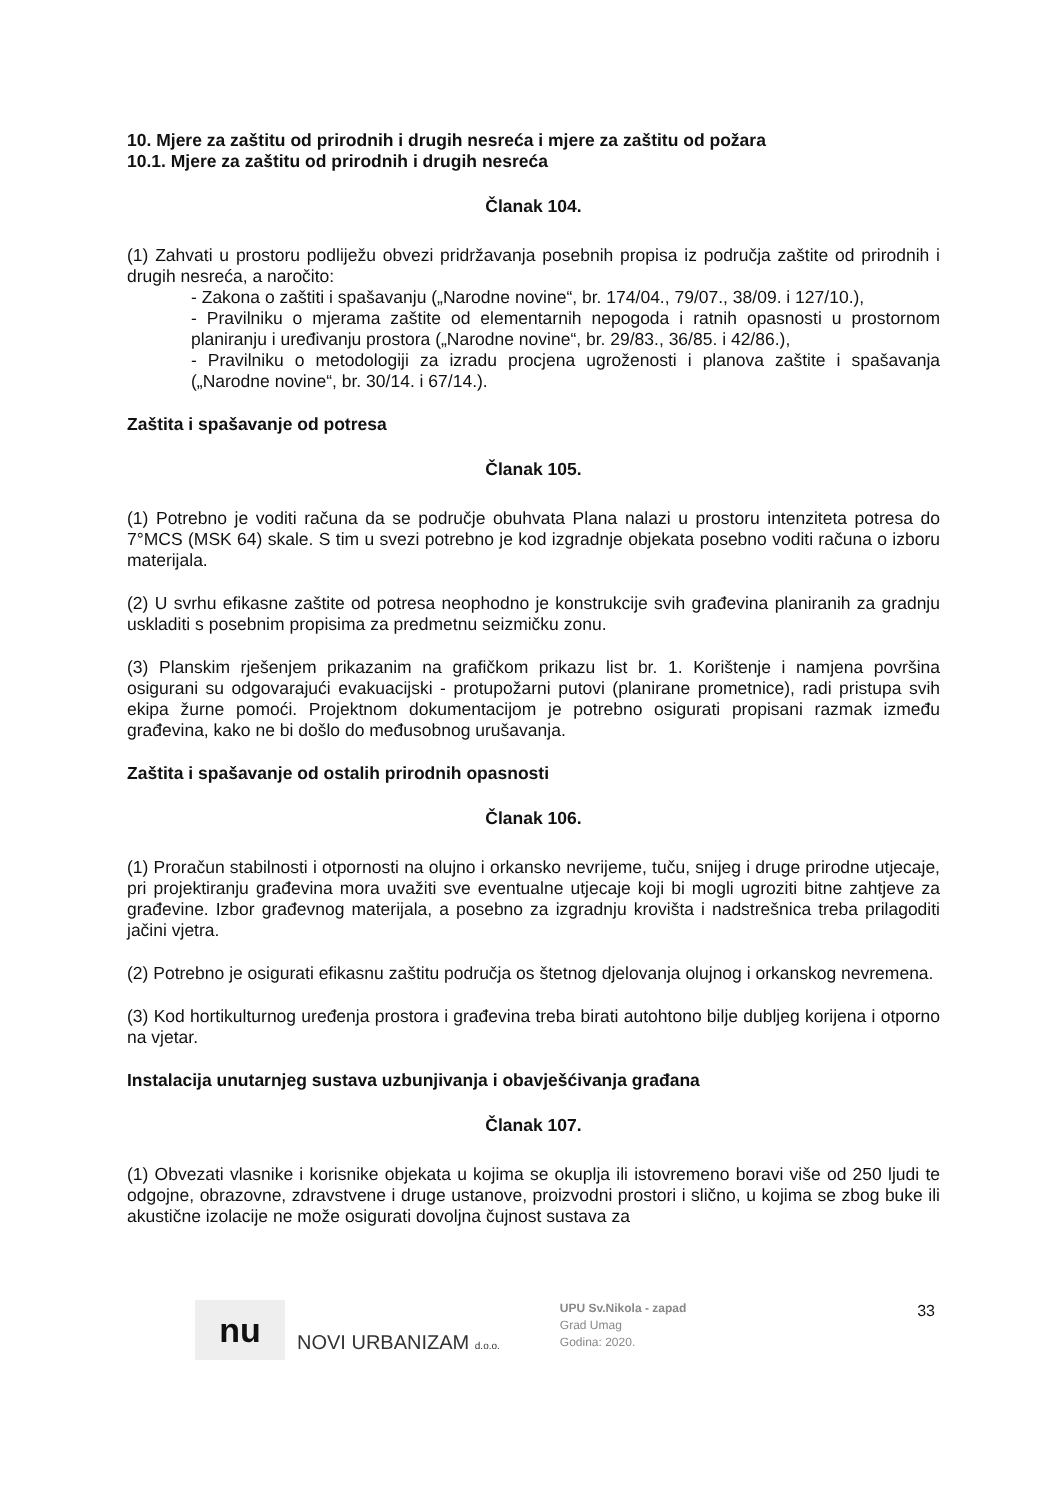10. Mjere za zaštitu od prirodnih i drugih nesreća i mjere za zaštitu od požara
10.1. Mjere za zaštitu od prirodnih i drugih nesreća
Članak 104.
(1) Zahvati u prostoru podliježu obvezi pridržavanja posebnih propisa iz područja zaštite od prirodnih i drugih nesreća, a naročito:
- Zakona o zaštiti i spašavanju („Narodne novine“, br. 174/04., 79/07., 38/09. i 127/10.),
- Pravilniku o mjerama zaštite od elementarnih nepogoda i ratnih opasnosti u prostornom planiranju i uređivanju prostora („Narodne novine“, br. 29/83., 36/85. i 42/86.),
- Pravilniku o metodologiji za izradu procjena ugroženosti i planova zaštite i spašavanja („Narodne novine“, br. 30/14. i 67/14.).
Zaštita i spašavanje od potresa
Članak 105.
(1) Potrebno je voditi računa da se područje obuhvata Plana nalazi u prostoru intenziteta potresa do 7°MCS (MSK 64) skale. S tim u svezi potrebno je kod izgradnje objekata posebno voditi računa o izboru materijala.
(2) U svrhu efikasne zaštite od potresa neophodno je konstrukcije svih građevina planiranih za gradnju uskladiti s posebnim propisima za predmetnu seizmičku zonu.
(3) Planskim rješenjem prikazanim na grafičkom prikazu list br. 1. Korištenje i namjena površina osigurani su odgovarajući evakuacijski - protupožarni putovi (planirane prometnice), radi pristupa svih ekipa žurne pomoći. Projektnom dokumentacijom je potrebno osigurati propisani razmak između građevina, kako ne bi došlo do međusobnog urušavanja.
Zaštita i spašavanje od ostalih prirodnih opasnosti
Članak 106.
(1) Proračun stabilnosti i otpornosti na olujno i orkansko nevrijeme, tuču, snijeg i druge prirodne utjecaje, pri projektiranju građevina mora uvažiti sve eventualne utjecaje koji bi mogli ugroziti bitne zahtjeve za građevine. Izbor građevnog materijala, a posebno za izgradnju krovišta i nadstrešnica treba prilagoditi jačini vjetra.
(2) Potrebno je osigurati efikasnu zaštitu područja os štetnog djelovanja olujnog i orkanskog nevremena.
(3) Kod hortikulturnog uređenja prostora i građevina treba birati autohtono bilje dubljeg korijena i otporno na vjetar.
Instalacija unutarnjeg sustava uzbunjivanja i obavješćivanja građana
Članak 107.
(1) Obvezati vlasnike i korisnike objekata u kojima se okuplja ili istovremeno boravi više od 250 ljudi te odgojne, obrazovne, zdravstvene i druge ustanove, proizvodni prostori i slično, u kojima se zbog buke ili akustične izolacije ne može osigurati dovoljna čujnost sustava za
nu
NOVI URBANIZAM d.o.o.
UPU Sv.Nikola - zapad
Grad Umag
Godina: 2020.
33